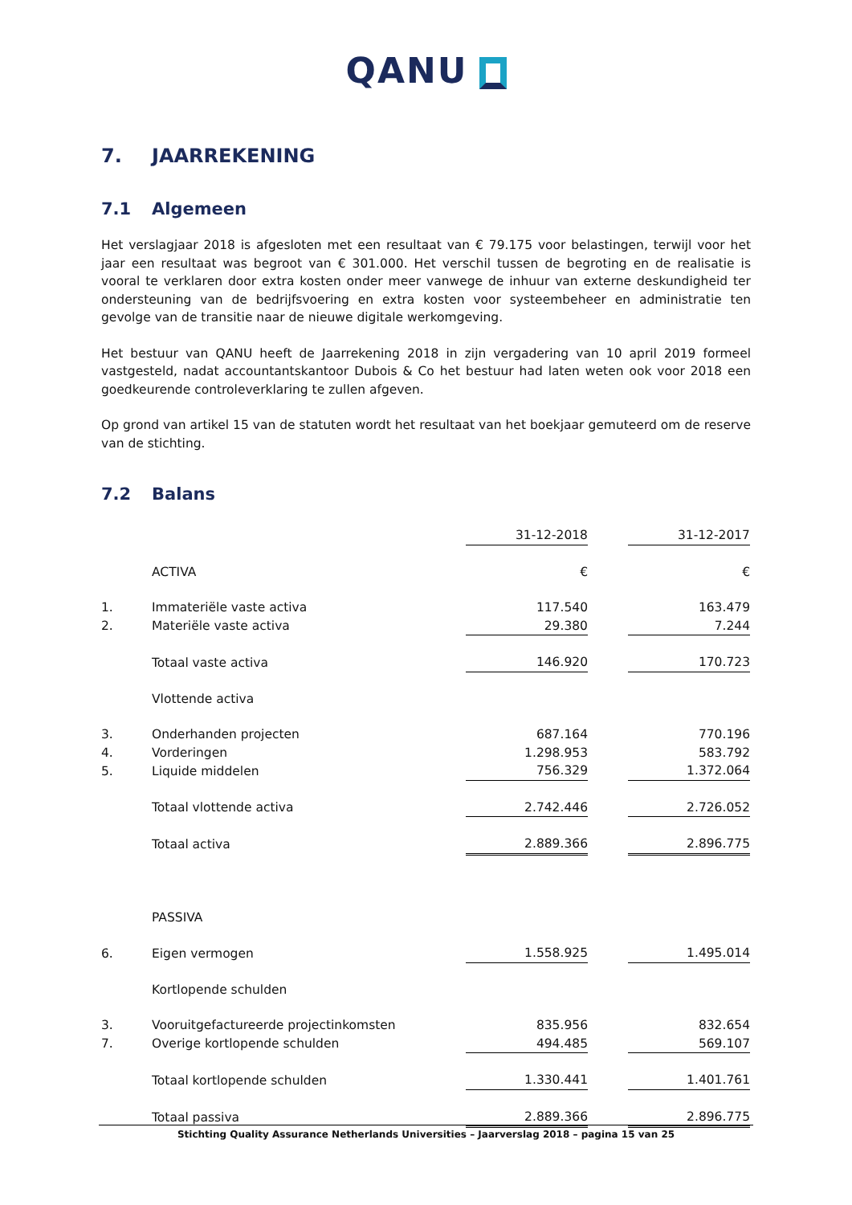QANU
7. JAARREKENING
7.1 Algemeen
Het verslagjaar 2018 is afgesloten met een resultaat van € 79.175 voor belastingen, terwijl voor het jaar een resultaat was begroot van € 301.000. Het verschil tussen de begroting en de realisatie is vooral te verklaren door extra kosten onder meer vanwege de inhuur van externe deskundigheid ter ondersteuning van de bedrijfsvoering en extra kosten voor systeembeheer en administratie ten gevolge van de transitie naar de nieuwe digitale werkomgeving.
Het bestuur van QANU heeft de Jaarrekening 2018 in zijn vergadering van 10 april 2019 formeel vastgesteld, nadat accountantskantoor Dubois & Co het bestuur had laten weten ook voor 2018 een goedkeurende controleverklaring te zullen afgeven.
Op grond van artikel 15 van de statuten wordt het resultaat van het boekjaar gemuteerd om de reserve van de stichting.
7.2 Balans
| | | 31-12-2018 | | 31-12-2017 |
| | ACTIVA | € | | € |
| 1. | Immateriële vaste activa | 117.540 | | 163.479 |
| 2. | Materiële vaste activa | 29.380 | | 7.244 |
| | Totaal vaste activa | 146.920 | | 170.723 |
| | Vlottende activa | | | |
| 3. | Onderhanden projecten | 687.164 | | 770.196 |
| 4. | Vorderingen | 1.298.953 | | 583.792 |
| 5. | Liquide middelen | 756.329 | | 1.372.064 |
| | Totaal vlottende activa | 2.742.446 | | 2.726.052 |
| | Totaal activa | 2.889.366 | | 2.896.775 |
| | PASSIVA | | | |
| 6. | Eigen vermogen | 1.558.925 | | 1.495.014 |
| | Kortlopende schulden | | | |
| 3. | Vooruitgefactureerde projectinkomsten | 835.956 | | 832.654 |
| 7. | Overige kortlopende schulden | 494.485 | | 569.107 |
| | Totaal kortlopende schulden | 1.330.441 | | 1.401.761 |
| | Totaal passiva | 2.889.366 | | 2.896.775 |
Stichting Quality Assurance Netherlands Universities – Jaarverslag 2018 – pagina 15 van 25